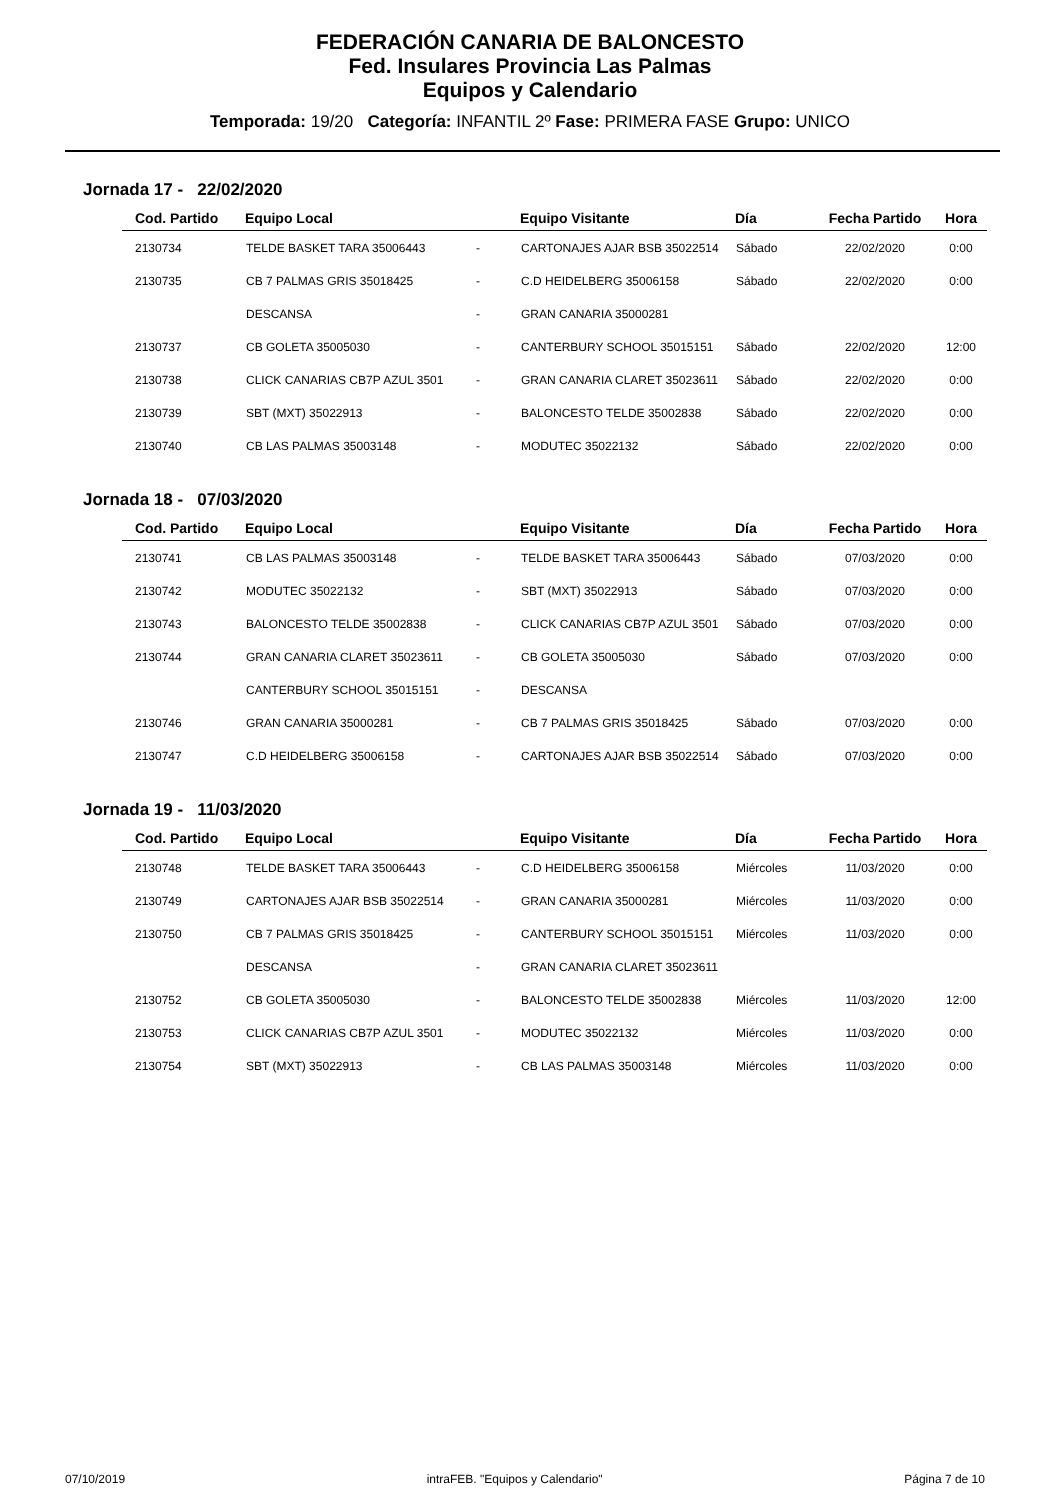FEDERACIÓN CANARIA DE BALONCESTO
Fed. Insulares Provincia Las Palmas
Equipos y Calendario
Temporada: 19/20 Categoría: INFANTIL 2º Fase: PRIMERA FASE Grupo: UNICO
Jornada 17 - 22/02/2020
| Cod. Partido | Equipo Local | | Equipo Visitante | Día | Fecha Partido | Hora |
| --- | --- | --- | --- | --- | --- | --- |
| 2130734 | TELDE BASKET TARA 35006443 | - | CARTONAJES AJAR BSB 35022514 | Sábado | 22/02/2020 | 0:00 |
| 2130735 | CB 7 PALMAS GRIS 35018425 | - | C.D HEIDELBERG 35006158 | Sábado | 22/02/2020 | 0:00 |
| | DESCANSA | - | GRAN CANARIA 35000281 | | | |
| 2130737 | CB GOLETA 35005030 | - | CANTERBURY SCHOOL 35015151 | Sábado | 22/02/2020 | 12:00 |
| 2130738 | CLICK CANARIAS CB7P AZUL 3501 | - | GRAN CANARIA CLARET 35023611 | Sábado | 22/02/2020 | 0:00 |
| 2130739 | SBT (MXT) 35022913 | - | BALONCESTO TELDE 35002838 | Sábado | 22/02/2020 | 0:00 |
| 2130740 | CB LAS PALMAS 35003148 | - | MODUTEC 35022132 | Sábado | 22/02/2020 | 0:00 |
Jornada 18 - 07/03/2020
| Cod. Partido | Equipo Local | | Equipo Visitante | Día | Fecha Partido | Hora |
| --- | --- | --- | --- | --- | --- | --- |
| 2130741 | CB LAS PALMAS 35003148 | - | TELDE BASKET TARA 35006443 | Sábado | 07/03/2020 | 0:00 |
| 2130742 | MODUTEC 35022132 | - | SBT (MXT) 35022913 | Sábado | 07/03/2020 | 0:00 |
| 2130743 | BALONCESTO TELDE 35002838 | - | CLICK CANARIAS CB7P AZUL 3501 | Sábado | 07/03/2020 | 0:00 |
| 2130744 | GRAN CANARIA CLARET 35023611 | - | CB GOLETA 35005030 | Sábado | 07/03/2020 | 0:00 |
| | CANTERBURY SCHOOL 35015151 | - | DESCANSA | | | |
| 2130746 | GRAN CANARIA 35000281 | - | CB 7 PALMAS GRIS 35018425 | Sábado | 07/03/2020 | 0:00 |
| 2130747 | C.D HEIDELBERG 35006158 | - | CARTONAJES AJAR BSB 35022514 | Sábado | 07/03/2020 | 0:00 |
Jornada 19 - 11/03/2020
| Cod. Partido | Equipo Local | | Equipo Visitante | Día | Fecha Partido | Hora |
| --- | --- | --- | --- | --- | --- | --- |
| 2130748 | TELDE BASKET TARA 35006443 | - | C.D HEIDELBERG 35006158 | Miércoles | 11/03/2020 | 0:00 |
| 2130749 | CARTONAJES AJAR BSB 35022514 | - | GRAN CANARIA 35000281 | Miércoles | 11/03/2020 | 0:00 |
| 2130750 | CB 7 PALMAS GRIS 35018425 | - | CANTERBURY SCHOOL 35015151 | Miércoles | 11/03/2020 | 0:00 |
| | DESCANSA | - | GRAN CANARIA CLARET 35023611 | | | |
| 2130752 | CB GOLETA 35005030 | - | BALONCESTO TELDE 35002838 | Miércoles | 11/03/2020 | 12:00 |
| 2130753 | CLICK CANARIAS CB7P AZUL 3501 | - | MODUTEC 35022132 | Miércoles | 11/03/2020 | 0:00 |
| 2130754 | SBT (MXT) 35022913 | - | CB LAS PALMAS 35003148 | Miércoles | 11/03/2020 | 0:00 |
07/10/2019 intraFEB. "Equipos y Calendario" Página 7 de 10